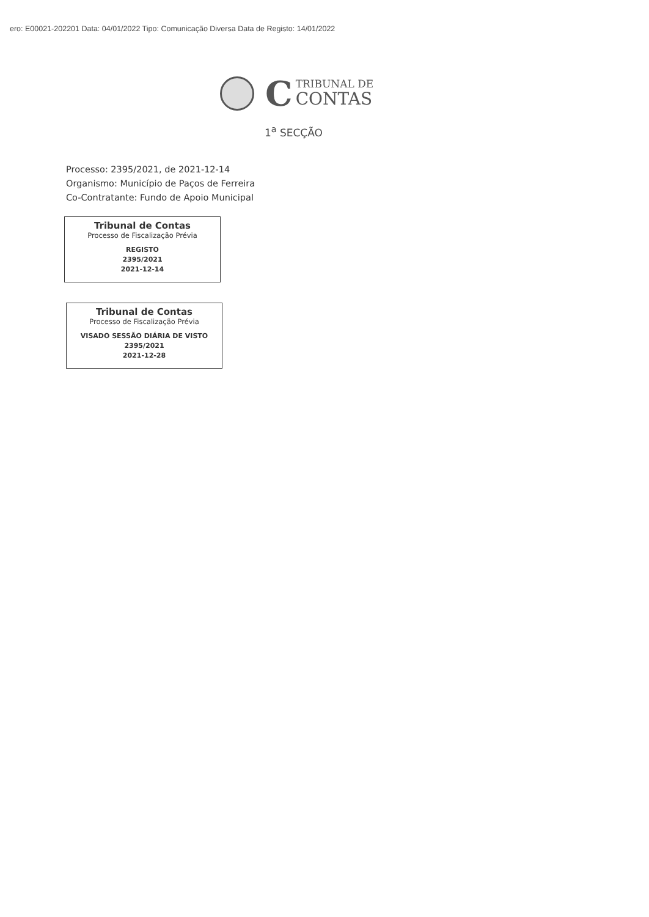ero: E00021-202201 Data: 04/01/2022 Tipo: Comunicação Diversa Data de Registo: 14/01/2022
C TRIBUNAL DE
CONTAS
1<sup>a</sup> SECÇÃO
Processo: 2395/2021, de 2021-12-14
Organismo: Município de Paços de Ferreira
Co-Contratante: Fundo de Apoio Municipal
Tribunal de Contas
Processo de Fiscalização Prévia
REGISTO
2395/2021
2021-12-14
Tribunal de Contas
Processo de Fiscalização Prévia
VISADO SESSÃO DIÁRIA DE VISTO
2395/2021
2021-12-28